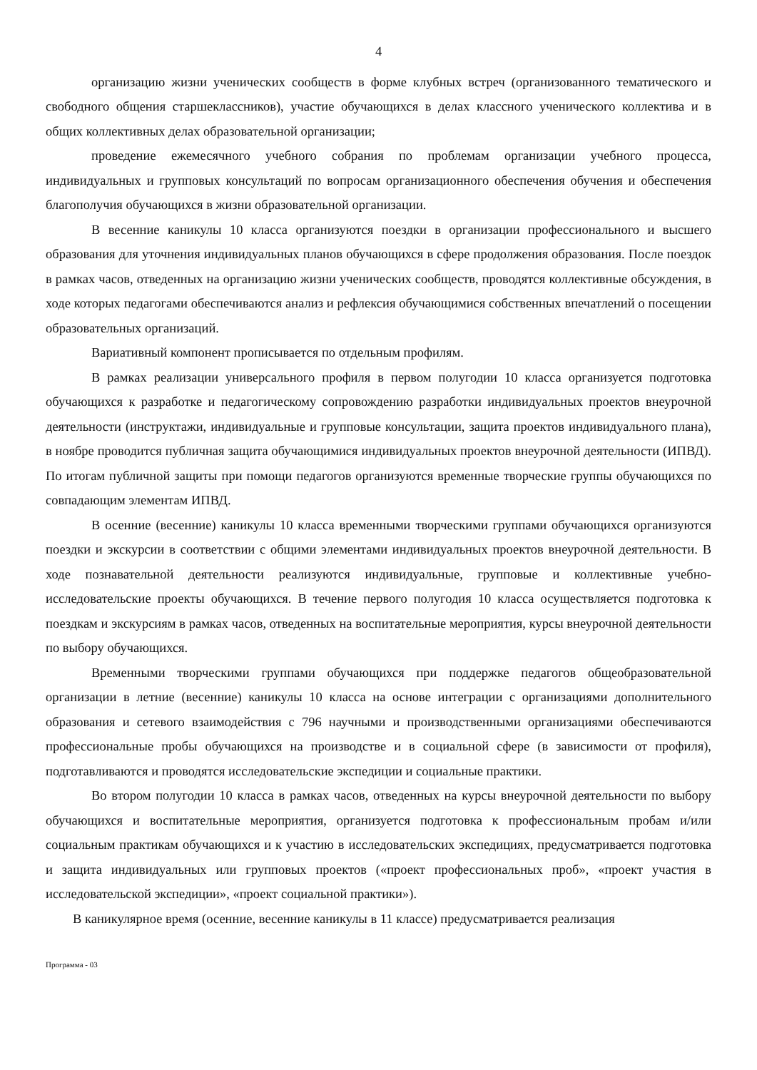4
организацию жизни ученических сообществ в форме клубных встреч (организованного тематического и свободного общения старшеклассников), участие обучающихся в делах классного ученического коллектива и в общих коллективных делах образовательной организации;
проведение ежемесячного учебного собрания по проблемам организации учебного процесса, индивидуальных и групповых консультаций по вопросам организационного обеспечения обучения и обеспечения благополучия обучающихся в жизни образовательной организации.
В весенние каникулы 10 класса организуются поездки в организации профессионального и высшего образования для уточнения индивидуальных планов обучающихся в сфере продолжения образования. После поездок в рамках часов, отведенных на организацию жизни ученических сообществ, проводятся коллективные обсуждения, в ходе которых педагогами обеспечиваются анализ и рефлексия обучающимися собственных впечатлений о посещении образовательных организаций.
Вариативный компонент прописывается по отдельным профилям.
В рамках реализации универсального профиля в первом полугодии 10 класса организуется подготовка обучающихся к разработке и педагогическому сопровождению разработки индивидуальных проектов внеурочной деятельности (инструктажи, индивидуальные и групповые консультации, защита проектов индивидуального плана), в ноябре проводится публичная защита обучающимися индивидуальных проектов внеурочной деятельности (ИПВД). По итогам публичной защиты при помощи педагогов организуются временные творческие группы обучающихся по совпадающим элементам ИПВД.
В осенние (весенние) каникулы 10 класса временными творческими группами обучающихся организуются поездки и экскурсии в соответствии с общими элементами индивидуальных проектов внеурочной деятельности. В ходе познавательной деятельности реализуются индивидуальные, групповые и коллективные учебно-исследовательские проекты обучающихся. В течение первого полугодия 10 класса осуществляется подготовка к поездкам и экскурсиям в рамках часов, отведенных на воспитательные мероприятия, курсы внеурочной деятельности по выбору обучающихся.
Временными творческими группами обучающихся при поддержке педагогов общеобразовательной организации в летние (весенние) каникулы 10 класса на основе интеграции с организациями дополнительного образования и сетевого взаимодействия с 796 научными и производственными организациями обеспечиваются профессиональные пробы обучающихся на производстве и в социальной сфере (в зависимости от профиля), подготавливаются и проводятся исследовательские экспедиции и социальные практики.
Во втором полугодии 10 класса в рамках часов, отведенных на курсы внеурочной деятельности по выбору обучающихся и воспитательные мероприятия, организуется подготовка к профессиональным пробам и/или социальным практикам обучающихся и к участию в исследовательских экспедициях, предусматривается подготовка и защита индивидуальных или групповых проектов («проект профессиональных проб», «проект участия в исследовательской экспедиции», «проект социальной практики»).
В каникулярное время (осенние, весенние каникулы в 11 классе) предусматривается реализация
Программа - 03